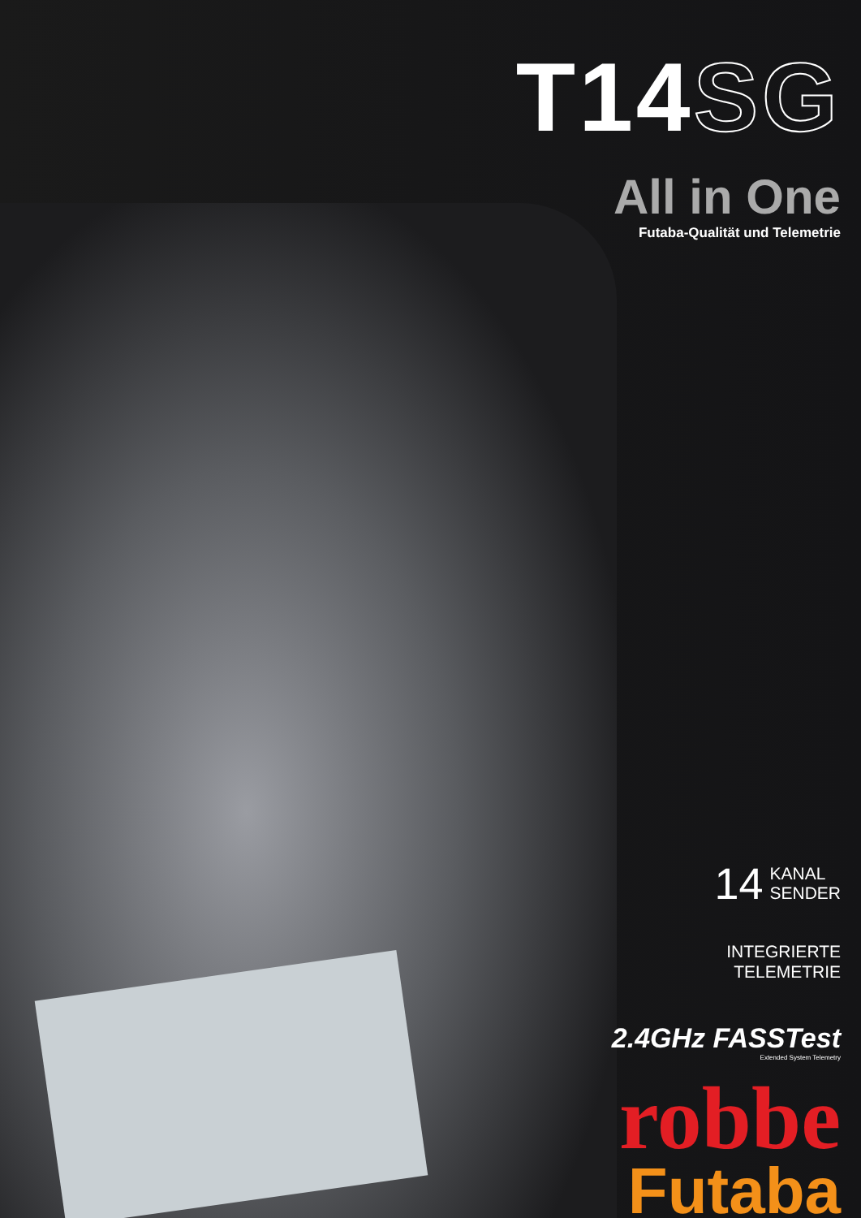T14SG
All in One
Futaba-Qualität und Telemetrie
14
KANAL
SENDER
INTEGRIERTE
TELEMETRIE
2.4GHz FASSTest
Extended System Telemetry
robbe
Futaba